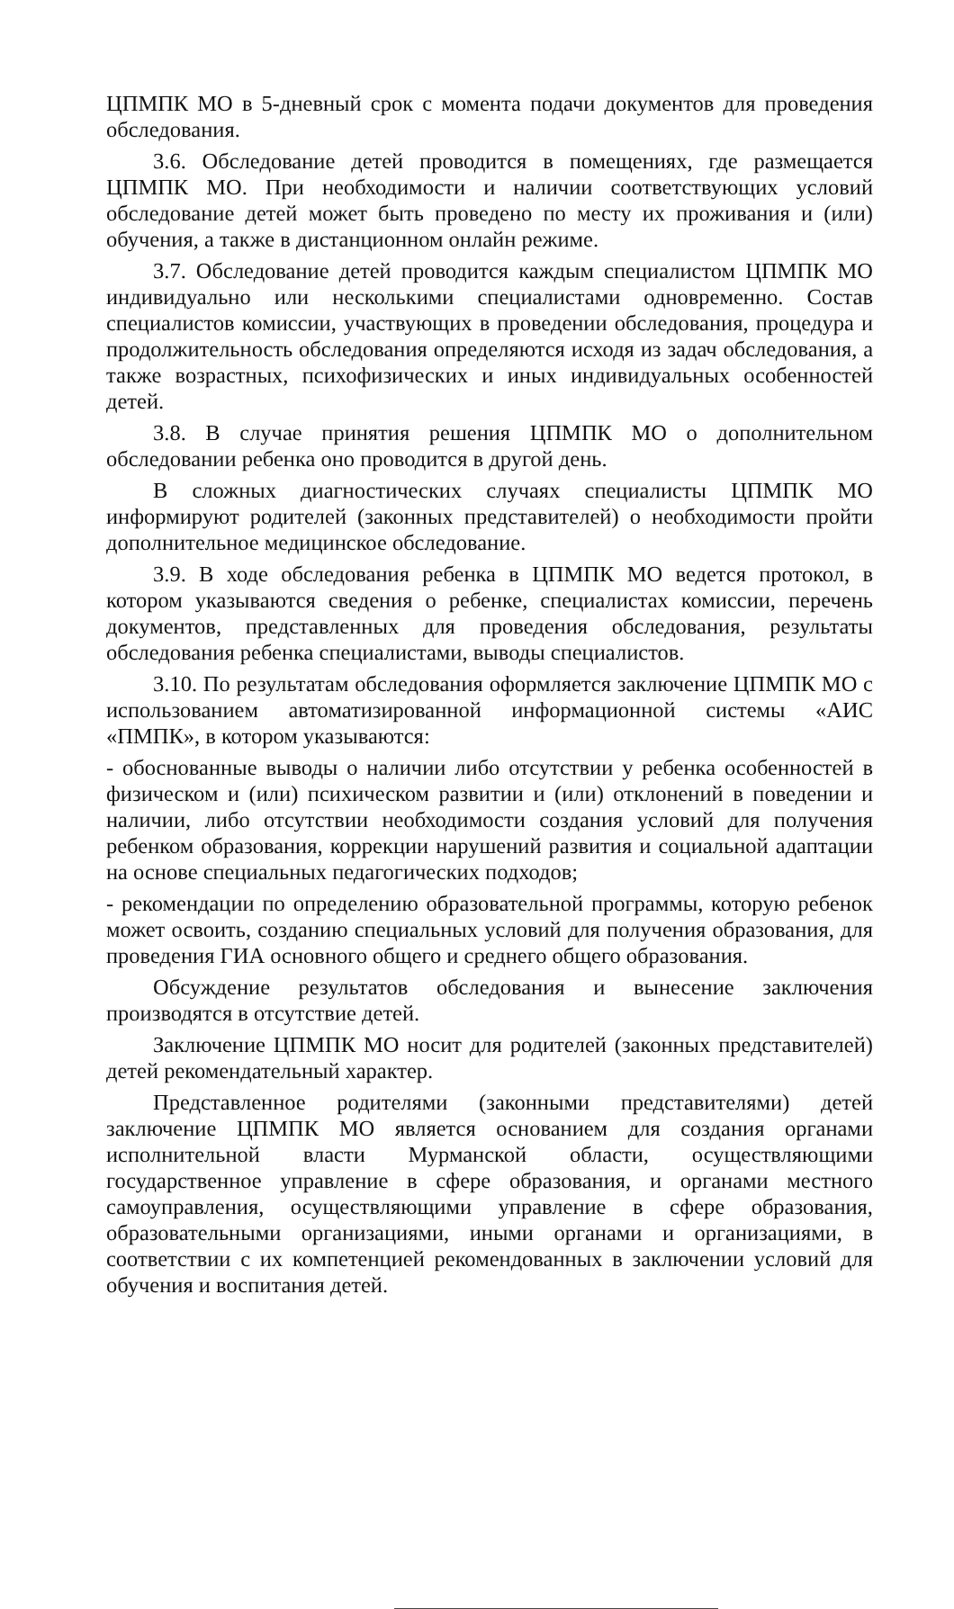ЦПМПК МО в 5-дневный срок с момента подачи документов для проведения обследования.
3.6. Обследование детей проводится в помещениях, где размещается ЦПМПК МО. При необходимости и наличии соответствующих условий обследование детей может быть проведено по месту их проживания и (или) обучения, а также в дистанционном онлайн режиме.
3.7. Обследование детей проводится каждым специалистом ЦПМПК МО индивидуально или несколькими специалистами одновременно. Состав специалистов комиссии, участвующих в проведении обследования, процедура и продолжительность обследования определяются исходя из задач обследования, а также возрастных, психофизических и иных индивидуальных особенностей детей.
3.8. В случае принятия решения ЦПМПК МО о дополнительном обследовании ребенка оно проводится в другой день.
В сложных диагностических случаях специалисты ЦПМПК МО информируют родителей (законных представителей) о необходимости пройти дополнительное медицинское обследование.
3.9. В ходе обследования ребенка в ЦПМПК МО ведется протокол, в котором указываются сведения о ребенке, специалистах комиссии, перечень документов, представленных для проведения обследования, результаты обследования ребенка специалистами, выводы специалистов.
3.10. По результатам обследования оформляется заключение ЦПМПК МО с использованием автоматизированной информационной системы «АИС «ПМПК», в котором указываются:
- обоснованные выводы о наличии либо отсутствии у ребенка особенностей в физическом и (или) психическом развитии и (или) отклонений в поведении и наличии, либо отсутствии необходимости создания условий для получения ребенком образования, коррекции нарушений развития и социальной адаптации на основе специальных педагогических подходов;
- рекомендации по определению образовательной программы, которую ребенок может освоить, созданию специальных условий для получения образования, для проведения ГИА основного общего и среднего общего образования.
Обсуждение результатов обследования и вынесение заключения производятся в отсутствие детей.
Заключение ЦПМПК МО носит для родителей (законных представителей) детей рекомендательный характер.
Представленное родителями (законными представителями) детей заключение ЦПМПК МО является основанием для создания органами исполнительной власти Мурманской области, осуществляющими государственное управление в сфере образования, и органами местного самоуправления, осуществляющими управление в сфере образования, образовательными организациями, иными органами и организациями, в соответствии с их компетенцией рекомендованных в заключении условий для обучения и воспитания детей.